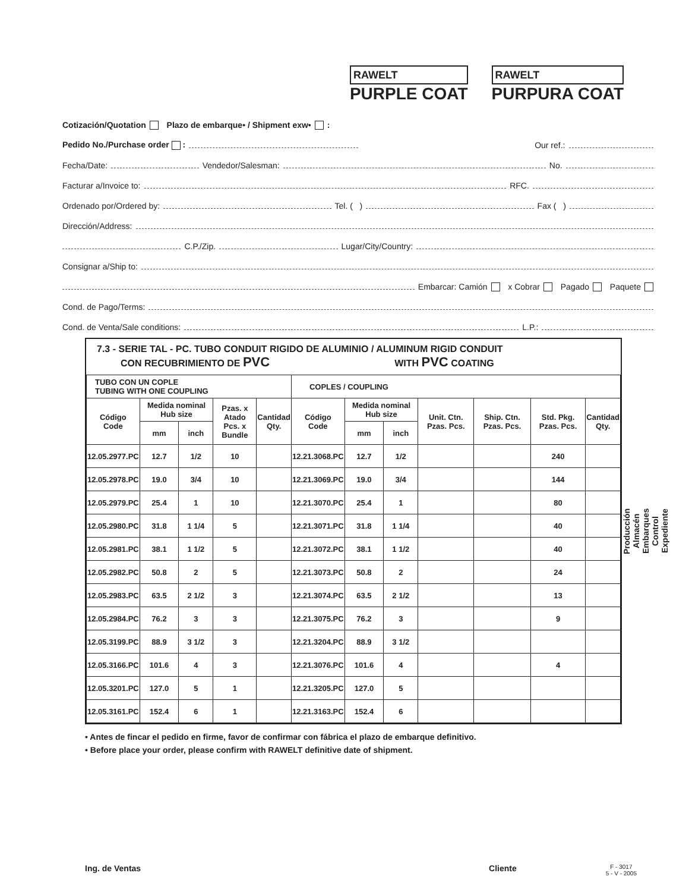RAWELT
PURPLE COAT
RAWELT
PURPURA COAT
Cotización/Quotation Plazo de embarque• / Shipment exw• :
Pedido No./Purchase order : Our ref.:
Fecha/Date: Vendedor/Salesman: No.
Facturar a/Invoice to: RFC.
Ordenado por/Ordered by: Tel. ( ) Fax ( )
Dirección/Address:
C.P./Zip. Lugar/City/Country:
Consignar a/Ship to:
Embarcar: Camión x Cobrar Pagado Paquete
Cond. de Pago/Terms:
Cond. de Venta/Sale conditions: L.P.:
7.3 - SERIE TAL - PC. TUBO CONDUIT RIGIDO DE ALUMINIO / ALUMINUM RIGID CONDUIT
CON RECUBRIMIENTO DE PVC WITH PVC COATING
| TUBO CON UN COPLE TUBING WITH ONE COUPLING | | | | | COPLES / COUPLING | | | | | | |
| --- | --- | --- | --- | --- | --- | --- | --- | --- | --- | --- | --- |
| Código Code | Medida nominal Hub size | | Pzas. x Atado Pcs. x Bundle | Cantidad Qty. | Código Code | Medida nominal Hub size | | Unit. Ctn. Pzas. Pcs. | Ship. Ctn. Pzas. Pcs. | Std. Pkg. Pzas. Pcs. | Cantidad Qty. |
| | mm | inch | | | | mm | inch | | | | |
| 12.05.2977.PC | 12.7 | 1/2 | 10 | | 12.21.3068.PC | 12.7 | 1/2 | | | 240 | |
| 12.05.2978.PC | 19.0 | 3/4 | 10 | | 12.21.3069.PC | 19.0 | 3/4 | | | 144 | |
| 12.05.2979.PC | 25.4 | 1 | 10 | | 12.21.3070.PC | 25.4 | 1 | | | 80 | |
| 12.05.2980.PC | 31.8 | 1 1/4 | 5 | | 12.21.3071.PC | 31.8 | 1 1/4 | | | 40 | |
| 12.05.2981.PC | 38.1 | 1 1/2 | 5 | | 12.21.3072.PC | 38.1 | 1 1/2 | | | 40 | |
| 12.05.2982.PC | 50.8 | 2 | 5 | | 12.21.3073.PC | 50.8 | 2 | | | 24 | |
| 12.05.2983.PC | 63.5 | 2 1/2 | 3 | | 12.21.3074.PC | 63.5 | 2 1/2 | | | 13 | |
| 12.05.2984.PC | 76.2 | 3 | 3 | | 12.21.3075.PC | 76.2 | 3 | | | 9 | |
| 12.05.3199.PC | 88.9 | 3 1/2 | 3 | | 12.21.3204.PC | 88.9 | 3 1/2 | | | | |
| 12.05.3166.PC | 101.6 | 4 | 3 | | 12.21.3076.PC | 101.6 | 4 | | | 4 | |
| 12.05.3201.PC | 127.0 | 5 | 1 | | 12.21.3205.PC | 127.0 | 5 | | | | |
| 12.05.3161.PC | 152.4 | 6 | 1 | | 12.21.3163.PC | 152.4 | 6 | | | | |
Producción
Almacén
Embarques
Control
Expediente
• Antes de fincar el pedido en firme, favor de confirmar con fábrica el plazo de embarque definitivo.
• Before place your order, please confirm with RAWELT definitive date of shipment.
Ing. de Ventas Cliente F - 3017
5 - V - 2005